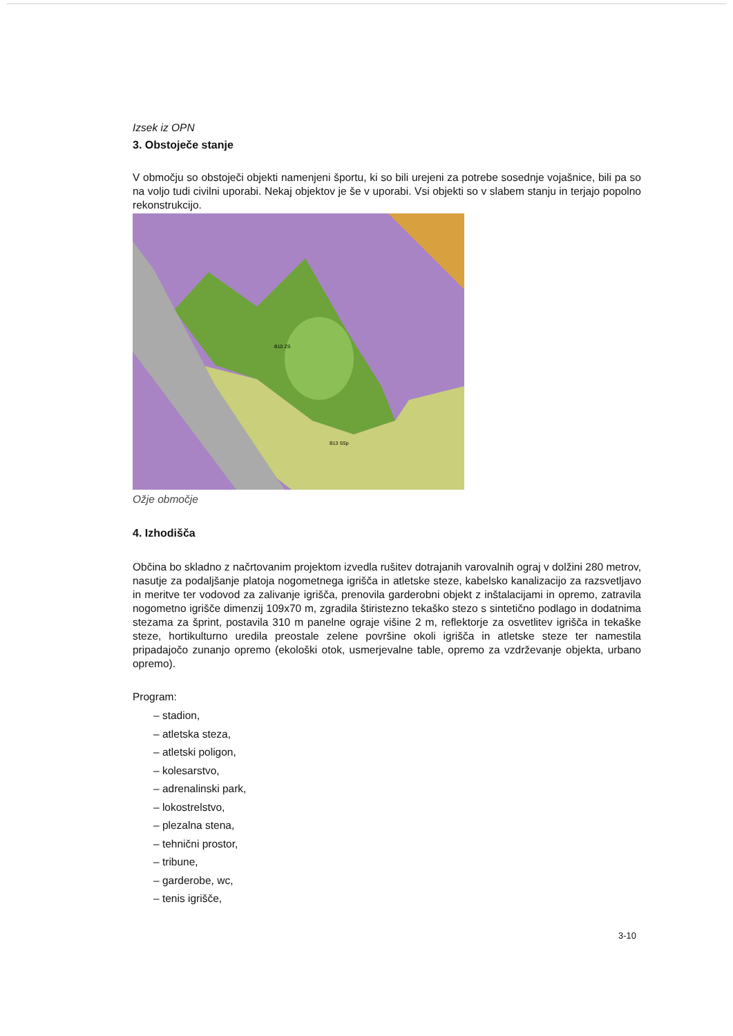Izsek iz OPN
3. Obstoječe stanje
V območju so obstoječi objekti namenjeni športu, ki so bili urejeni za potrebe sosednje vojašnice, bili pa so na voljo tudi civilni uporabi. Nekaj objektov je še v uporabi. Vsi objekti so v slabem stanju in terjajo popolno rekonstrukcijo.
B10 ZS
B13 SSp
Ožje območje
4. Izhodišča
Občina bo skladno z načrtovanim projektom izvedla rušitev dotrajanih varovalnih ograj v dolžini 280 metrov, nasutje za podaljšanje platoja nogometnega igrišča in atletske steze, kabelsko kanalizacijo za razsvetljavo in meritve ter vodovod za zalivanje igrišča, prenovila garderobni objekt z inštalacijami in opremo, zatravila nogometno igrišče dimenzij 109x70 m, zgradila štiristezno tekaško stezo s sintetično podlago in dodatnima stezama za šprint, postavila 310 m panelne ograje višine 2 m, reflektorje za osvetlitev igrišča in tekaške steze, hortikulturno uredila preostale zelene površine okoli igrišča in atletske steze ter namestila pripadajočo zunanjo opremo (ekološki otok, usmerjevalne table, opremo za vzdrževanje objekta, urbano opremo).
Program:
– stadion,
– atletska steza,
– atletski poligon,
– kolesarstvo,
– adrenalinski park,
– lokostrelstvo,
– plezalna stena,
– tehnični prostor,
– tribune,
– garderobe, wc,
– tenis igrišče,
3-10